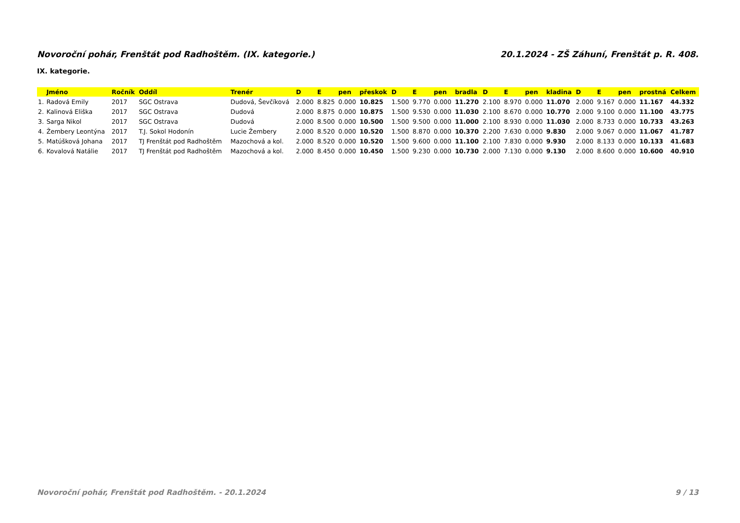Novoroční pohár, Frenštát pod Radhoštěm. (IX. kategorie.) 20.1.2024 - ZŠ Záhuní, Frenštát p. R. 408.
IX. kategorie.
| | Jméno | Ročník | Oddíl | Trenér | D | E | pen | přeskok | D | E | pen | bradla | D | E | pen | kladina | D | E | pen | prostná | Celkem |
| --- | --- | --- | --- | --- | --- | --- | --- | --- | --- | --- | --- | --- | --- | --- | --- | --- | --- | --- | --- | --- | --- |
| 1. | Radová Emily | 2017 | SGC Ostrava | Dudová, Ševčíková | 2.000 | 8.825 | 0.000 | 10.825 | 1.500 | 9.770 | 0.000 | 11.270 | 2.100 | 8.970 | 0.000 | 11.070 | 2.000 | 9.167 | 0.000 | 11.167 | 44.332 |
| 2. | Kalinová Eliška | 2017 | SGC Ostrava | Dudová | 2.000 | 8.875 | 0.000 | 10.875 | 1.500 | 9.530 | 0.000 | 11.030 | 2.100 | 8.670 | 0.000 | 10.770 | 2.000 | 9.100 | 0.000 | 11.100 | 43.775 |
| 3. | Sarga Nikol | 2017 | SGC Ostrava | Dudová | 2.000 | 8.500 | 0.000 | 10.500 | 1.500 | 9.500 | 0.000 | 11.000 | 2.100 | 8.930 | 0.000 | 11.030 | 2.000 | 8.733 | 0.000 | 10.733 | 43.263 |
| 4. | Žembery Leontýna | 2017 | T.J. Sokol Hodonín | Lucie Žembery | 2.000 | 8.520 | 0.000 | 10.520 | 1.500 | 8.870 | 0.000 | 10.370 | 2.200 | 7.630 | 0.000 | 9.830 | 2.000 | 9.067 | 0.000 | 11.067 | 41.787 |
| 5. | Matúšková Johana | 2017 | TJ Frenštát pod Radhoštěm | Mazochová a kol. | 2.000 | 8.520 | 0.000 | 10.520 | 1.500 | 9.600 | 0.000 | 11.100 | 2.100 | 7.830 | 0.000 | 9.930 | 2.000 | 8.133 | 0.000 | 10.133 | 41.683 |
| 6. | Kovalová Natálie | 2017 | TJ Frenštát pod Radhoštěm | Mazochová a kol. | 2.000 | 8.450 | 0.000 | 10.450 | 1.500 | 9.230 | 0.000 | 10.730 | 2.000 | 7.130 | 0.000 | 9.130 | 2.000 | 8.600 | 0.000 | 10.600 | 40.910 |
Novoroční pohár, Frenštát pod Radhoštěm. - 20.1.2024 9 / 13